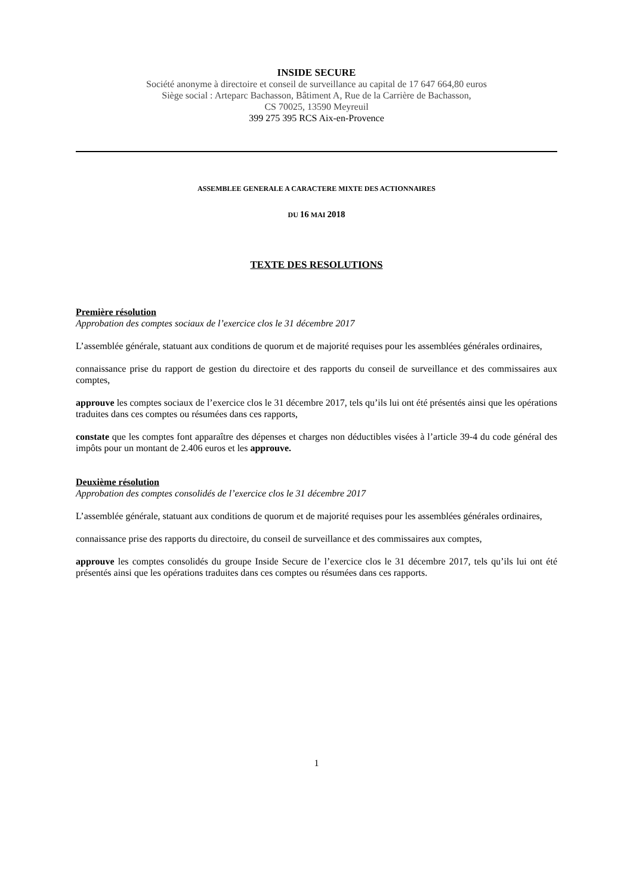INSIDE SECURE
Société anonyme à directoire et conseil de surveillance au capital de 17 647 664,80 euros
Siège social : Arteparc Bachasson, Bâtiment A, Rue de la Carrière de Bachasson,
CS 70025, 13590 Meyreuil
399 275 395 RCS Aix-en-Provence
ASSEMBLEE GENERALE A CARACTERE MIXTE DES ACTIONNAIRES
DU 16 MAI 2018
TEXTE DES RESOLUTIONS
Première résolution
Approbation des comptes sociaux de l’exercice clos le 31 décembre 2017
L’assemblée générale, statuant aux conditions de quorum et de majorité requises pour les assemblées générales ordinaires,
connaissance prise du rapport de gestion du directoire et des rapports du conseil de surveillance et des commissaires aux comptes,
approuve les comptes sociaux de l’exercice clos le 31 décembre 2017, tels qu’ils lui ont été présentés ainsi que les opérations traduites dans ces comptes ou résumées dans ces rapports,
constate que les comptes font apparaître des dépenses et charges non déductibles visées à l’article 39-4 du code général des impôts pour un montant de 2.406 euros et les approuve.
Deuxième résolution
Approbation des comptes consolidés de l’exercice clos le 31 décembre 2017
L’assemblée générale, statuant aux conditions de quorum et de majorité requises pour les assemblées générales ordinaires,
connaissance prise des rapports du directoire, du conseil de surveillance et des commissaires aux comptes,
approuve les comptes consolidés du groupe Inside Secure de l’exercice clos le 31 décembre 2017, tels qu’ils lui ont été présentés ainsi que les opérations traduites dans ces comptes ou résumées dans ces rapports.
1